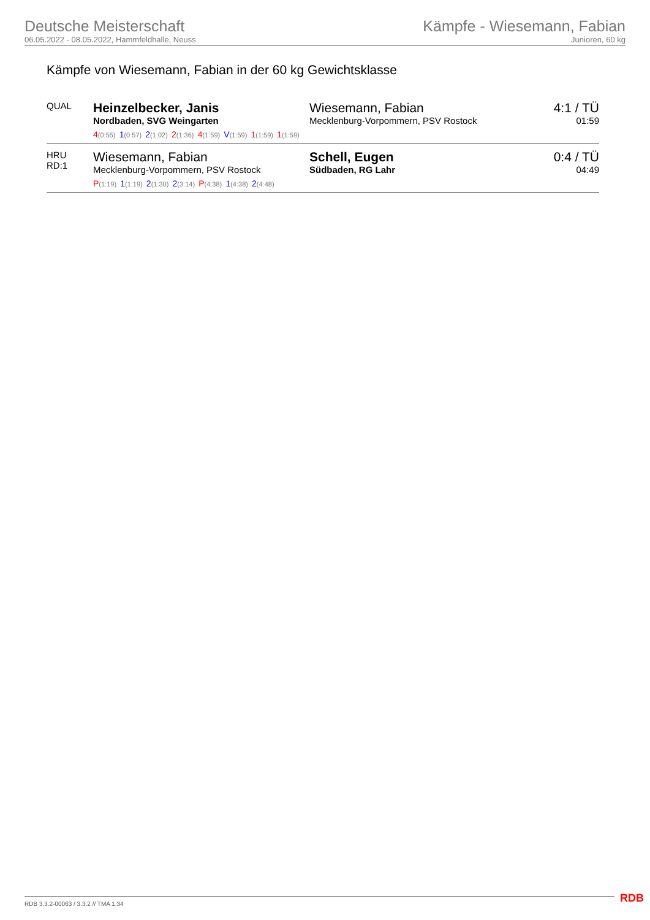Deutsche Meisterschaft
06.05.2022 - 08.05.2022, Hammfeldhalle, Neuss
Kämpfe - Wiesemann, Fabian
Junioren, 60 kg
Kämpfe von Wiesemann, Fabian in der 60 kg Gewichtsklasse
| QUAL | Heinzelbecker, Janis Nordbaden, SVG Weingarten | Wiesemann, Fabian Mecklenburg-Vorpommern, PSV Rostock | 4:1 / TÜ 01:59 |
| | 4 (0:55) 1 (0:57) 2 (1:02) 2 (1:36) 4 (1:59) V (1:59) 1 (1:59) 1 (1:59) | | |
| HRU RD:1 | Wiesemann, Fabian Mecklenburg-Vorpommern, PSV Rostock | Schell, Eugen Südbaden, RG Lahr | 0:4 / TÜ 04:49 |
| | P (1:19) 1 (1:19) 2 (1:30) 2 (3:14) P (4:38) 1 (4:38) 2 (4:48) | | |
RDB 3.3.2-00063 / 3.3.2 // TMA 1.34
RDB